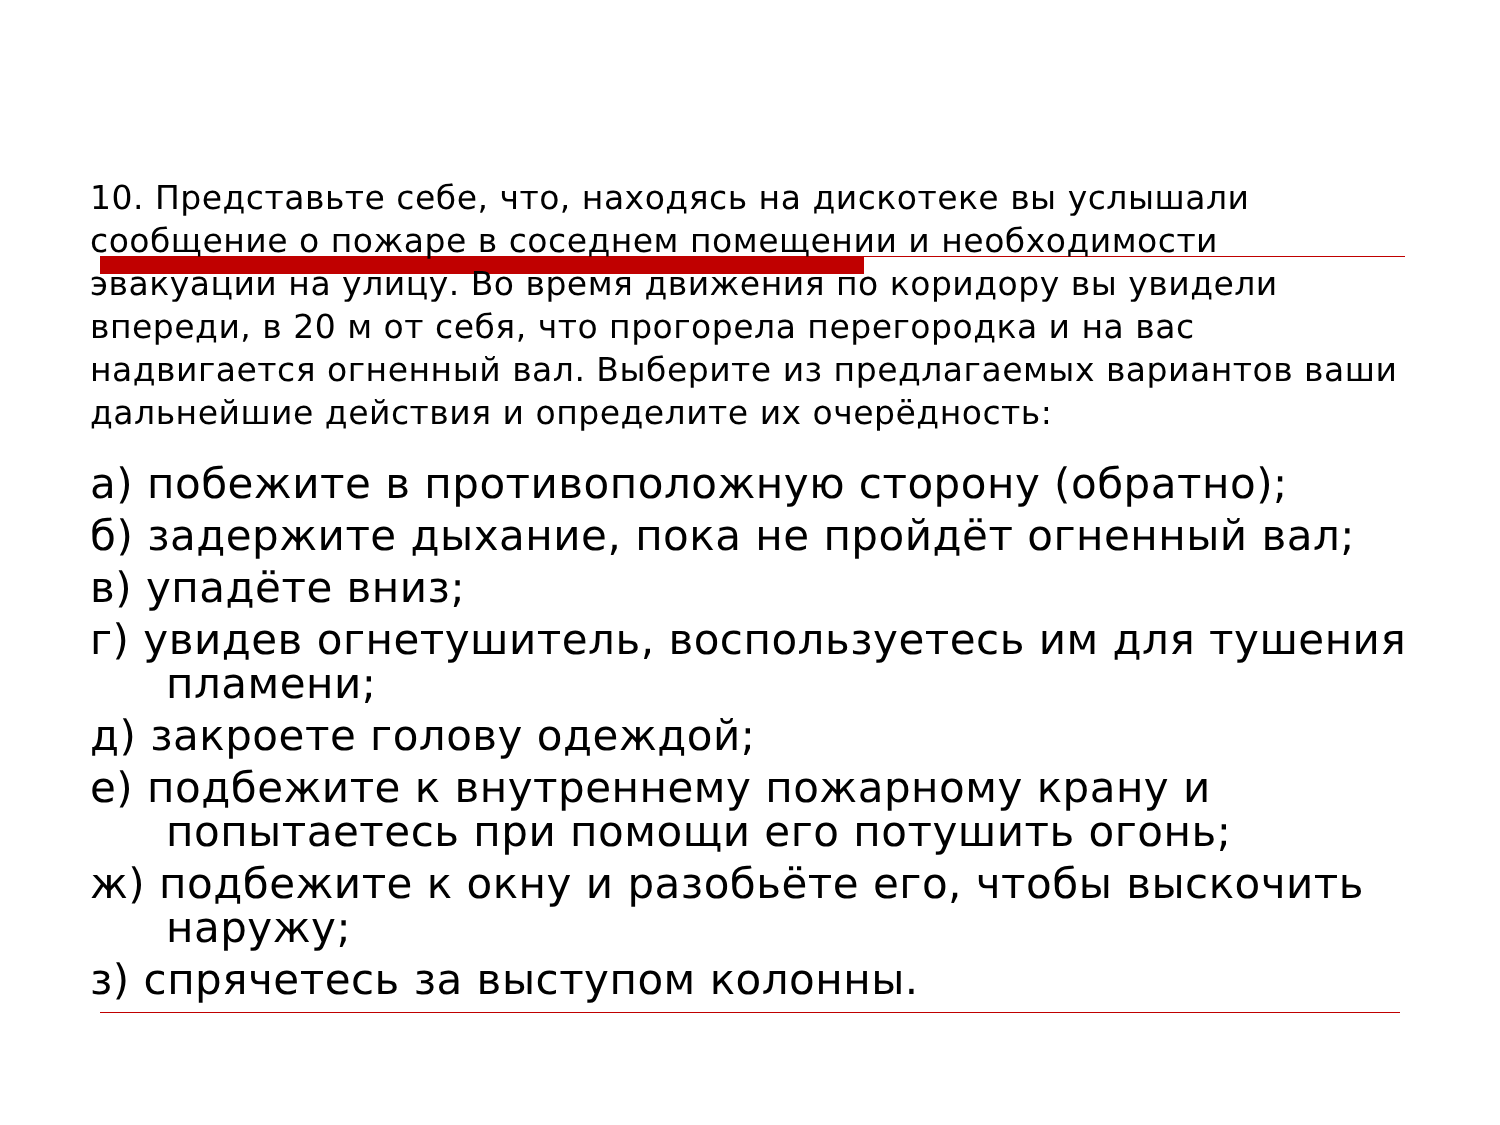10. Представьте себе, что, находясь на дискотеке вы услышали сообщение о пожаре в соседнем помещении и необходимости эвакуации на улицу. Во время движения по коридору вы увидели впереди, в 20 м от себя, что прогорела перегородка и на вас надвигается огненный вал. Выберите из предлагаемых вариантов ваши дальнейшие действия и определите их очерёдность:
а) побежите в противоположную сторону (обратно);
б) задержите дыхание, пока не пройдёт огненный вал;
в) упадёте вниз;
г) увидев огнетушитель, воспользуетесь им для тушения пламени;
д) закроете голову одеждой;
е) подбежите к внутреннему пожарному крану и попытаетесь при помощи его потушить огонь;
ж) подбежите к окну и разобьёте его, чтобы выскочить наружу;
з) спрячетесь за выступом колонны.